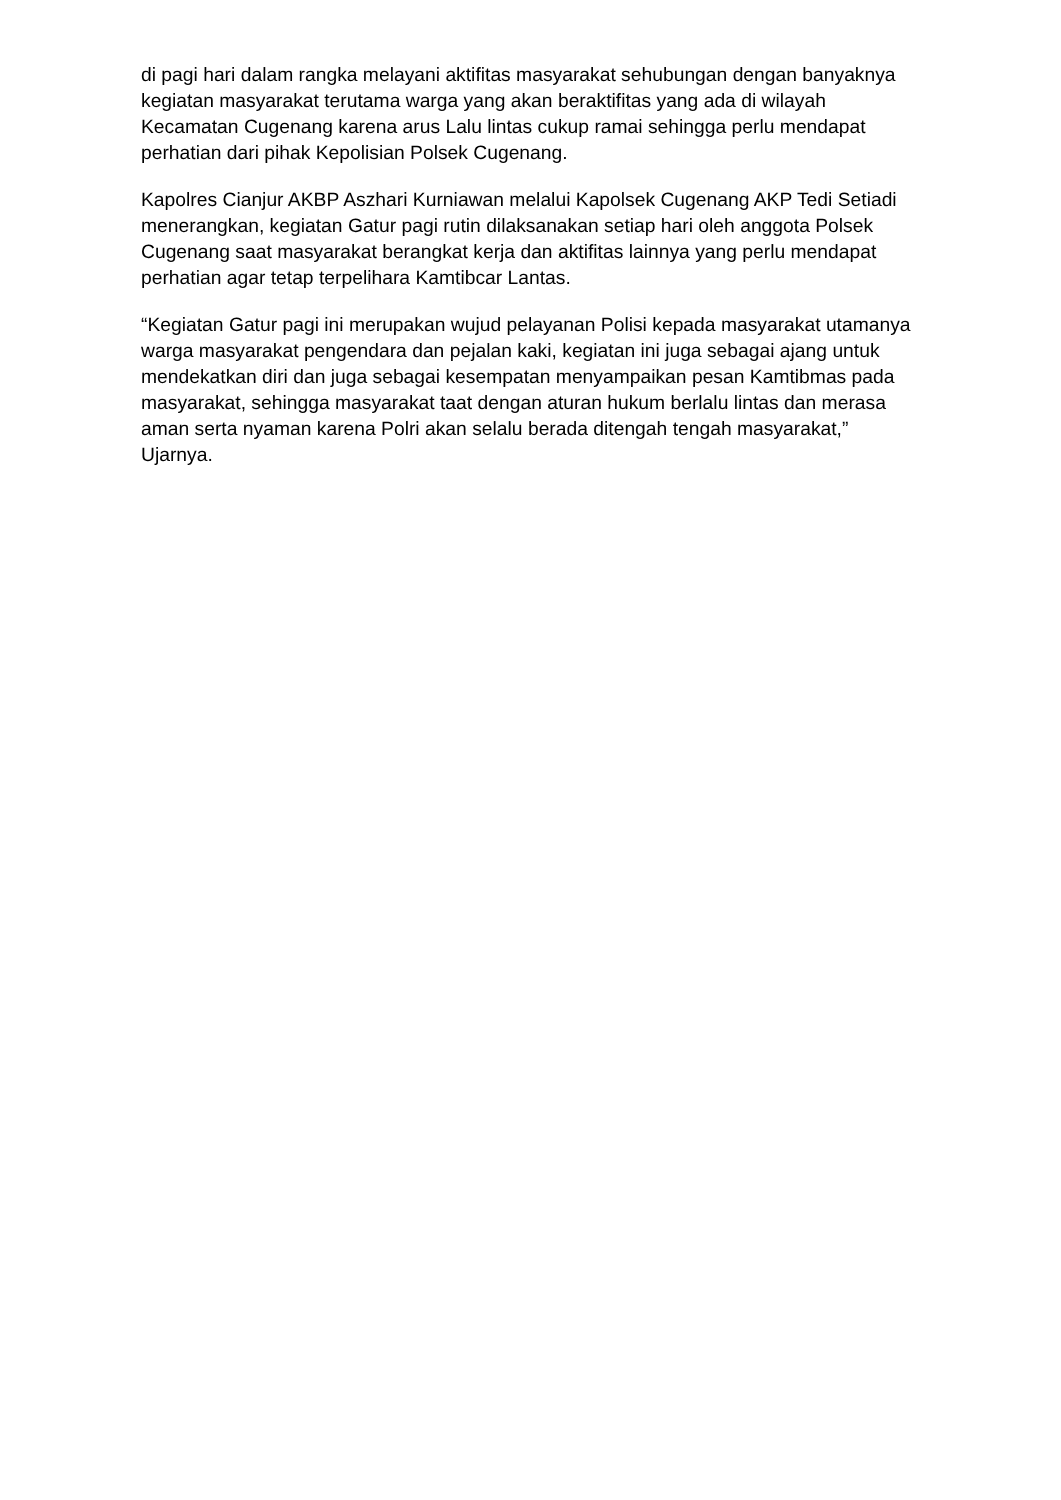di pagi hari dalam rangka melayani aktifitas masyarakat sehubungan dengan banyaknya kegiatan masyarakat terutama warga yang akan beraktifitas yang ada di wilayah Kecamatan Cugenang karena arus Lalu lintas cukup ramai sehingga perlu mendapat perhatian dari pihak Kepolisian Polsek Cugenang.
Kapolres Cianjur AKBP Aszhari Kurniawan melalui Kapolsek Cugenang AKP Tedi Setiadi menerangkan, kegiatan Gatur pagi rutin dilaksanakan setiap hari oleh anggota Polsek Cugenang saat masyarakat berangkat kerja dan aktifitas lainnya yang perlu mendapat perhatian agar tetap terpelihara Kamtibcar Lantas.
“Kegiatan Gatur pagi ini merupakan wujud pelayanan Polisi kepada masyarakat utamanya warga masyarakat pengendara dan pejalan kaki, kegiatan ini juga sebagai ajang untuk mendekatkan diri dan juga sebagai kesempatan menyampaikan pesan Kamtibmas pada masyarakat, sehingga masyarakat taat dengan aturan hukum berlalu lintas dan merasa aman serta nyaman karena Polri akan selalu berada ditengah tengah masyarakat,” Ujarnya.